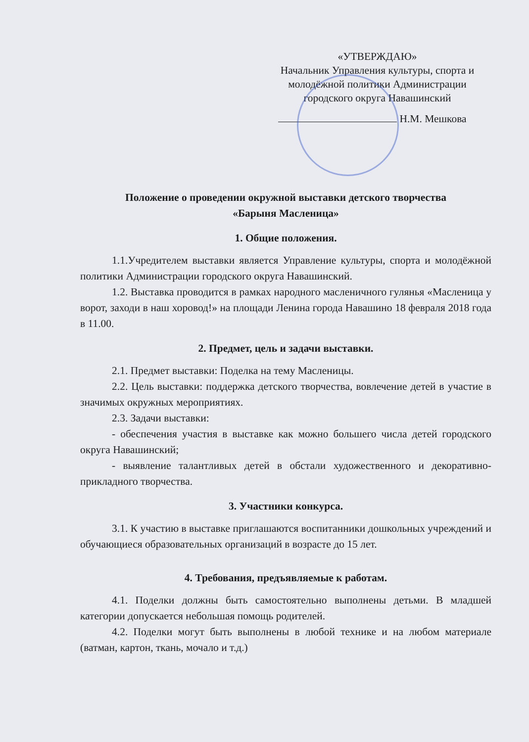«УТВЕРЖДАЮ»
Начальник Управления культуры, спорта и молодёжной политики Администрации городского округа Навашинский
Н.М. Мешкова
Положение о проведении окружной выставки детского творчества
«Барыня Масленица»
1. Общие положения.
1.1.Учредителем выставки является Управление культуры, спорта и молодёжной политики Администрации городского округа Навашинский.
1.2. Выставка проводится в рамках народного масленичного гулянья «Масленица у ворот, заходи в наш хоровод!» на площади Ленина города Навашино 18 февраля 2018 года в 11.00.
2. Предмет, цель и задачи выставки.
2.1. Предмет выставки: Поделка на тему Масленицы.
2.2. Цель выставки: поддержка детского творчества, вовлечение детей в участие в значимых окружных мероприятиях.
2.3. Задачи выставки:
- обеспечения участия в выставке как можно большего числа детей городского округа Навашинский;
- выявление талантливых детей в обстали художественного и декоративно-прикладного творчества.
3. Участники конкурса.
3.1. К участию в выставке приглашаются воспитанники дошкольных учреждений и обучающиеся образовательных организаций в возрасте до 15 лет.
4. Требования, предъявляемые к работам.
4.1. Поделки должны быть самостоятельно выполнены детьми. В младшей категории допускается небольшая помощь родителей.
4.2. Поделки могут быть выполнены в любой технике и на любом материале (ватман, картон, ткань, мочало и т.д.)